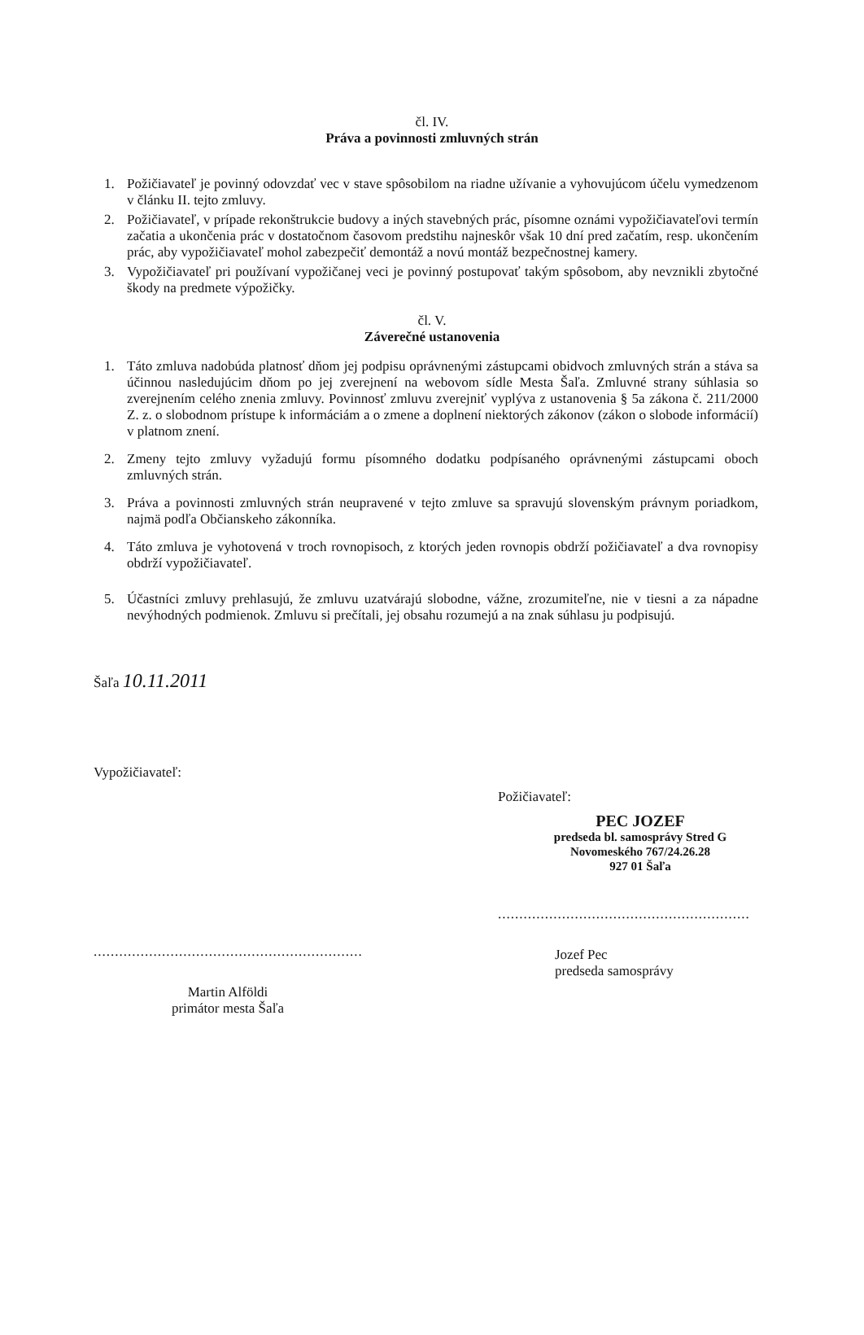čl. IV.
Práva a povinnosti zmluvných strán
1. Požičiavateľ je povinný odovzdať vec v stave spôsobilom na riadne užívanie a vyhovujúcom účelu vymedzenom v článku II. tejto zmluvy.
2. Požičiavateľ, v prípade rekonštrukcie budovy a iných stavebných prác, písomne oznámi vypožičiavateľovi termín začatia a ukončenia prác v dostatočnom časovom predstihu najneskôr však 10 dní pred začatím, resp. ukončením prác, aby vypožičiavateľ mohol zabezpečiť demontáž a novú montáž bezpečnostnej kamery.
3. Vypožičiavateľ pri používaní vypožičanej veci je povinný postupovať takým spôsobom, aby nevznikli zbytočné škody na predmete výpožičky.
čl. V.
Záverečné ustanovenia
1. Táto zmluva nadobúda platnosť dňom jej podpisu oprávnenými zástupcami obidvoch zmluvných strán a stáva sa účinnou nasledujúcim dňom po jej zverejnení na webovom sídle Mesta Šaľa. Zmluvné strany súhlasia so zverejnením celého znenia zmluvy. Povinnosť zmluvu zverejniť vyplýva z ustanovenia § 5a zákona č. 211/2000 Z. z. o slobodnom prístupe k informáciám a o zmene a doplnení niektorých zákonov (zákon o slobode informácií) v platnom znení.
2. Zmeny tejto zmluvy vyžadujú formu písomného dodatku podpísaného oprávnenými zástupcami oboch zmluvných strán.
3. Práva a povinnosti zmluvných strán neupravené v tejto zmluve sa spravujú slovenským právnym poriadkom, najmä podľa Občianskeho zákonníka.
4. Táto zmluva je vyhotovená v troch rovnopisoch, z ktorých jeden rovnopis obdrží požičiavateľ a dva rovnopisy obdrží vypožičiavateľ.
5. Účastníci zmluvy prehlasujú, že zmluvu uzatvárajú slobodne, vážne, zrozumiteľne, nie v tiesni a za nápadne nevýhodných podmienok. Zmluvu si prečítali, jej obsahu rozumejú a na znak súhlasu ju podpisujú.
Šaľa 10.11.2011
Vypožičiavateľ:
...............................................................
Martin Alföldi
primátor mesta Šaľa
Požičiavateľ:
PEC JOZEF
predseda bl. samosprávy Stred G
Novomeského 767/24.26.28
927 01 Šaľa
...........................................................
Jozef Pec
predseda samosprávy